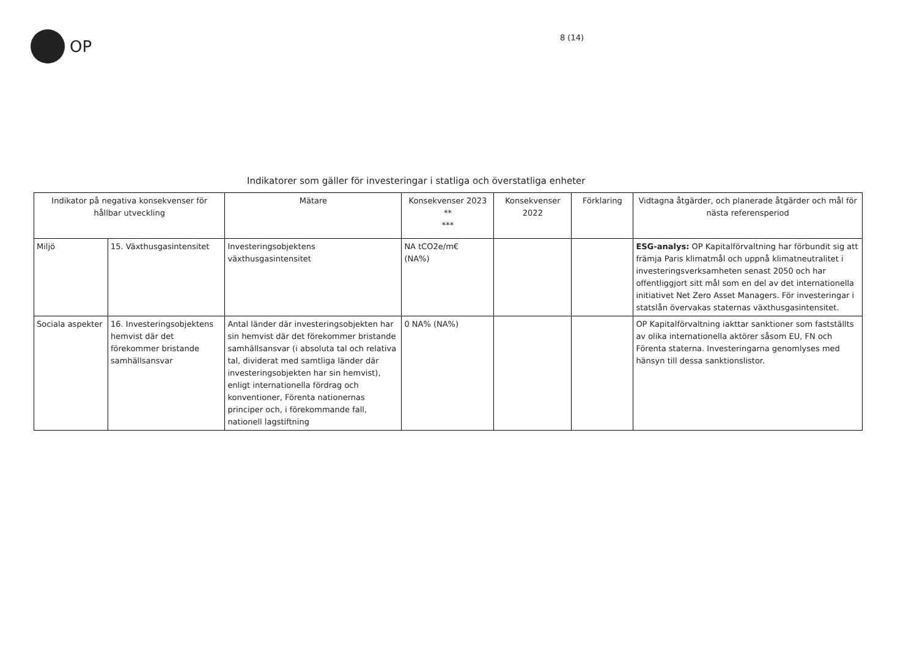OP
8 (14)
Indikatorer som gäller för investeringar i statliga och överstatliga enheter
| Indikator på negativa konsekvenser för hållbar utveckling | | Mätare | Konsekvenser 2023 ** *** | Konsekvenser 2022 | Förklaring | Vidtagna åtgärder, och planerade åtgärder och mål för nästa referensperiod |
| --- | --- | --- | --- | --- | --- | --- |
| Miljö | 15. Växthusgasintensitet | Investeringsobjektens växthusgasintensitet | NA tCO2e/m€ (NA%) | | | ESG-analys: OP Kapitalförvaltning har förbundit sig att främja Paris klimatmål och uppnå klimatneutralitet i investeringsverksamheten senast 2050 och har offentliggjort sitt mål som en del av det internationella initiativet Net Zero Asset Managers. För investeringar i statslån övervakas staternas växthusgasintensitet. |
| Sociala aspekter | 16. Investeringsobjektens hemvist där det förekommer bristande samhällsansvar | Antal länder där investeringsobjekten har sin hemvist där det förekommer bristande samhällsansvar (i absoluta tal och relativa tal, dividerat med samtliga länder där investeringsobjekten har sin hemvist), enligt internationella fördrag och konventioner, Förenta nationernas principer och, i förekommande fall, nationell lagstiftning | 0 NA% (NA%) | | | OP Kapitalförvaltning iakttar sanktioner som fastställts av olika internationella aktörer såsom EU, FN och Förenta staterna. Investeringarna genomlyses med hänsyn till dessa sanktionslistor. |